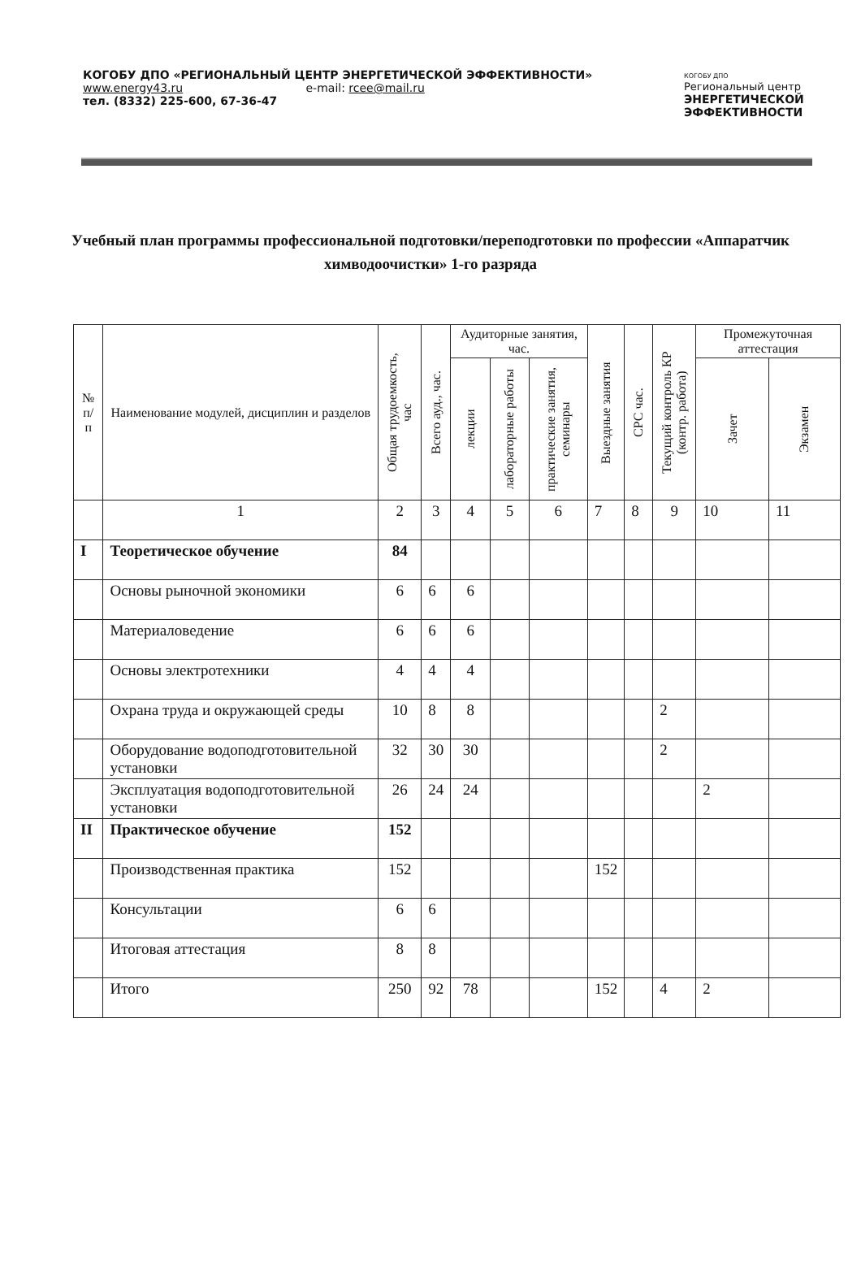КОГОБУ ДПО «РЕГИОНАЛЬНЫЙ ЦЕНТР ЭНЕРГЕТИЧЕСКОЙ ЭФФЕКТИВНОСТИ»
www.energy43.ru e-mail: rcee@mail.ru
тел. (8332) 225-600, 67-36-47
КОГОБУ ДПО
Региональный центр
ЭНЕРГЕТИЧЕСКОЙ
ЭФФЕКТИВНОСТИ
Учебный план программы профессиональной подготовки/переподготовки по профессии «Аппаратчик химводоочистки» 1-го разряда
| № п/п | Наименование модулей, дисциплин и разделов | Общая трудоемкость, час | Всего ауд., час. | Аудиторные занятия, час. | | | Выездные занятия | СРС час. | Текущий контроль КР (контр. работа) | Промежуточная аттестация | |
| --- | --- | --- | --- | --- | --- | --- | --- | --- | --- | --- | --- |
| | | | | лекции | лабораторные работы | практические занятия, семинары | | | | Зачет | Экзамен |
| | 1 | 2 | 3 | 4 | 5 | 6 | 7 | 8 | 9 | 10 | 11 |
| I | Теоретическое обучение | 84 | | | | | | | | | |
| | Основы рыночной экономики | 6 | 6 | 6 | | | | | | | |
| | Материаловедение | 6 | 6 | 6 | | | | | | | |
| | Основы электротехники | 4 | 4 | 4 | | | | | | | |
| | Охрана труда и окружающей среды | 10 | 8 | 8 | | | | | 2 | | |
| | Оборудование водоподготовительной установки | 32 | 30 | 30 | | | | | 2 | | |
| | Эксплуатация водоподготовительной установки | 26 | 24 | 24 | | | | | | 2 | |
| II | Практическое обучение | 152 | | | | | | | | | |
| | Производственная практика | 152 | | | | | 152 | | | | |
| | Консультации | 6 | 6 | | | | | | | | |
| | Итоговая аттестация | 8 | 8 | | | | | | | | |
| | Итого | 250 | 92 | 78 | | | 152 | | 4 | 2 | |